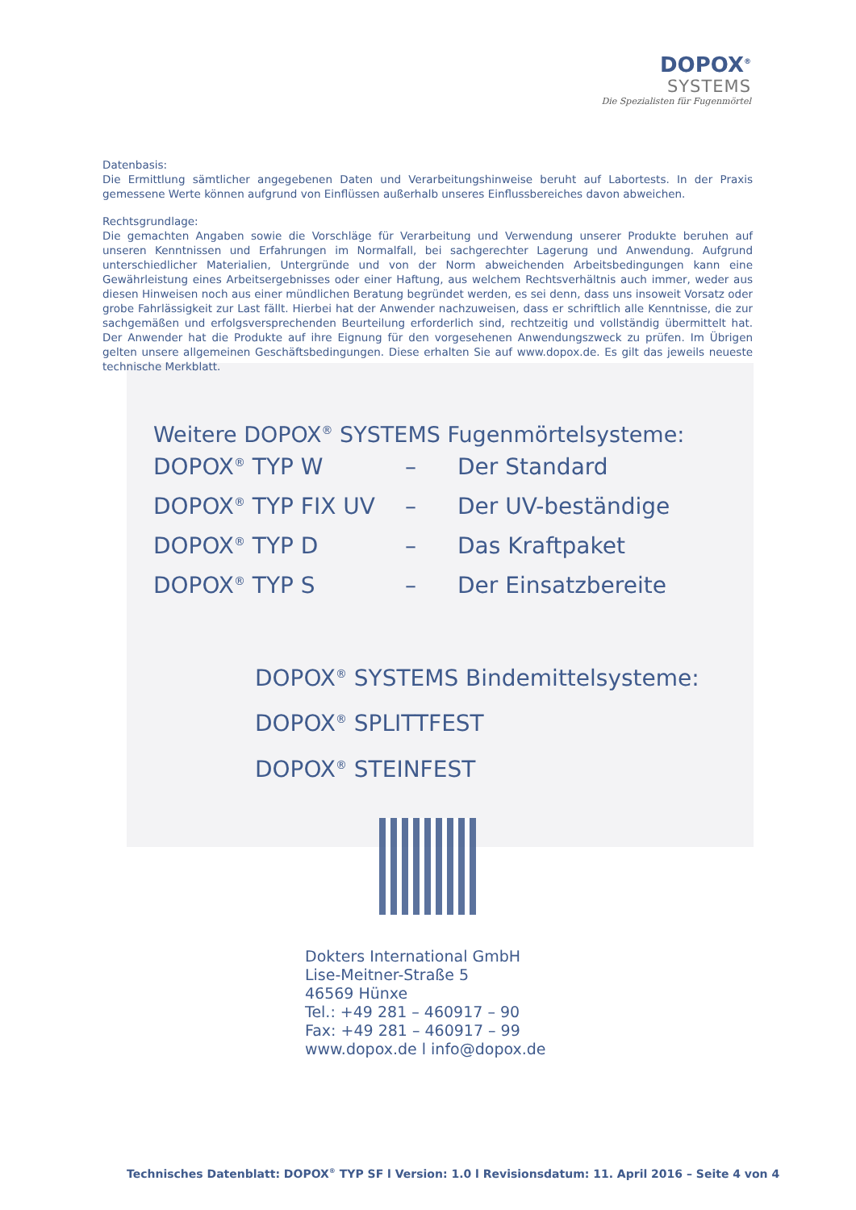DOPOX<sup>®</sup>
SYSTEMS
Die Spezialisten für Fugenmörtel
Datenbasis:
Die Ermittlung sämtlicher angegebenen Daten und Verarbeitungshinweise beruht auf Labortests. In der Praxis gemessene Werte können aufgrund von Einflüssen außerhalb unseres Einflussbereiches davon abweichen.
Rechtsgrundlage:
Die gemachten Angaben sowie die Vorschläge für Verarbeitung und Verwendung unserer Produkte beruhen auf unseren Kenntnissen und Erfahrungen im Normalfall, bei sachgerechter Lagerung und Anwendung. Aufgrund unterschiedlicher Materialien, Untergründe und von der Norm abweichenden Arbeitsbedingungen kann eine Gewährleistung eines Arbeitsergebnisses oder einer Haftung, aus welchem Rechtsverhältnis auch immer, weder aus diesen Hinweisen noch aus einer mündlichen Beratung begründet werden, es sei denn, dass uns insoweit Vorsatz oder grobe Fahrlässigkeit zur Last fällt. Hierbei hat der Anwender nachzuweisen, dass er schriftlich alle Kenntnisse, die zur sachgemäßen und erfolgsversprechenden Beurteilung erforderlich sind, rechtzeitig und vollständig übermittelt hat. Der Anwender hat die Produkte auf ihre Eignung für den vorgesehenen Anwendungszweck zu prüfen. Im Übrigen gelten unsere allgemeinen Geschäftsbedingungen. Diese erhalten Sie auf www.dopox.de. Es gilt das jeweils neueste technische Merkblatt.
Weitere DOPOX<sup>®</sup> SYSTEMS Fugenmörtelsysteme:
| DOPOX<sup>®</sup> TYP W | – | Der Standard |
| DOPOX<sup>®</sup> TYP FIX UV | – | Der UV-beständige |
| DOPOX<sup>®</sup> TYP D | – | Das Kraftpaket |
| DOPOX<sup>®</sup> TYP S | – | Der Einsatzbereite |
DOPOX<sup>®</sup> SYSTEMS Bindemittelsysteme:
DOPOX<sup>®</sup> SPLITTFEST
DOPOX<sup>®</sup> STEINFEST
Dokters International GmbH
Lise-Meitner-Straße 5
46569 Hünxe
Tel.: +49 281 – 460917 – 90
Fax: +49 281 – 460917 – 99
www.dopox.de l info@dopox.de
Technisches Datenblatt: DOPOX<sup>®</sup> TYP SF l Version: 1.0 l Revisionsdatum: 11. April 2016 – Seite 4 von 4